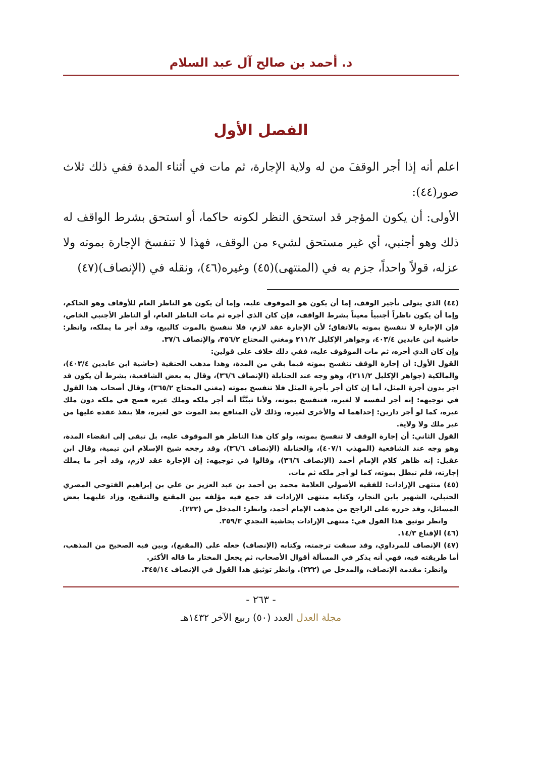د. أحمد بن صالح آل عبد السلام
الفصل الأول
اعلم أنه إذا أجر الوقفَ من له ولاية الإجارة، ثم مات في أثناء المدة ففي ذلك ثلاث صور(٤٤):
الأولى: أن يكون المؤجر قد استحق النظر لكونه حاكما، أو استحق بشرط الواقف له ذلك وهو أجنبي، أي غير مستحق لشيء من الوقف، فهذا لا تنفسخ الإجارة بموته ولا عزله، قولاً واحداً، جزم به في (المنتهى)(٤٥) وغيره(٤٦)، ونقله في (الإنصاف)(٤٧)
(٤٤) الذي يتولى تأجير الوقف، إما أن يكون هو الموقوف عليه، وإما أن يكون هو الناظر العام للأوقاف وهو الحاكم، وإما أن يكون ناظراً أجنبياً معيناً بشرط الواقف، فإن كان الذي أجره ثم مات الناظر العام، أو الناظر الأجنبي الخاص، فإن الإجارة لا تنفسخ بموته بالاتفاق؛ لأن الإجارة عقد لازم، فلا تنفسخ بالموت كالبيع، وقد أجر ما يملكه، وانظر: حاشية ابن عابدين ٤٠٣/٤، وجواهر الإكليل ٢١١/٢ ومغني المحتاج ٣٥٦/٢، والإنصاف ٣٧/٦.
وإن كان الذي أجره، ثم مات الموقوف عليه، ففي ذلك خلاف على قولين:
القول الأول: أن إجارة الوقف تنفسخ بموته فيما بقي من المدة، وهذا مذهب الحنفية (حاشية ابن عابدين ٤٠٣/٤)، والمالكية (جواهر الإكليل ٢١١/٢)، وهو وجه عند الحنابلة (الإنصاف ٣٦/٦)، وقال به بعض الشافعية، بشرط أن يكون قد اجر بدون أجرة المثل، أما إن كان أجر بأجرة المثل فلا تنفسخ بموته (مغني المحتاج ٣٦٥/٢)، وقال أصحاب هذا القول في توجيهه: إنه أجر لنفسه لا لغيره، فتنفسخ بموته، ولأنا تبيَّنَّا أنه أجر ملكه وملك غيره فصح في ملكه دون ملك غيره، كما لو أجر دارين: إحداهما له والأخرى لغيره، وذلك لأن المنافع بعد الموت حق لغيره، فلا ينفذ عقده عليها من غير ملك ولا ولاية.
القول الثاني: أن إجارة الوقف لا تنفسخ بموته، ولو كان هذا الناظر هو الموقوف عليه، بل تبقى إلى انقضاء المدة، وهو وجه عند الشافعية (المهذب ٤٠٧/١)، والحنابلة (الإنصاف ٣٦/٦)، وقد رجحه شيخ الإسلام ابن تيمية، وقال ابن عقيل: إنه ظاهر كلام الإمام أحمد (الإنصاف ٣٦/٦)، وقالوا في توجيهه: إن الإجارة عقد لازم، وقد أجر ما يملك إجارته، فلم تبطل بموته، كما لو أجر ملكه ثم مات.
(٤٥) منتهى الإرادات: للفقيه الأصولي العلامة محمد بن أحمد بن عبد العزيز بن علي بن إبراهيم الفتوحي المصري الحنبلي، الشهير بابن النجار، وكتابه منتهى الإرادات قد جمع فيه مؤلفه بين المقنع والتنقيح، وزاد عليهما بعض المسائل، وقد حرره على الراجح من مذهب الإمام أحمد، وانظر: المدخل ص (٢٢٢).
وانظر توثيق هذا القول في: منتهى الإرادات بحاشية النجدي ٣٥٩/٣.
(٤٦) الإقناع ١٤/٣.
(٤٧) الإنصاف للمرداوي، وقد سبقت ترجمته، وكتابه (الإنصاف) جعله على (المقنع)، وبين فيه الصحيح من المذهب، أما طريقته فيه، فهي أنه يذكر في المسألة أقوال الأصحاب، ثم يجعل المختار ما قاله الأكثر.
وانظر: مقدمة الإنصاف، والمدخل ص (٢٢٢). وانظر توثيق هذا القول في الإنصاف ٣٤٥/١٤.
- ٢٦٣ -
مجلة العدل العدد (٥٠) ربيع الآخر ١٤٣٢هـ